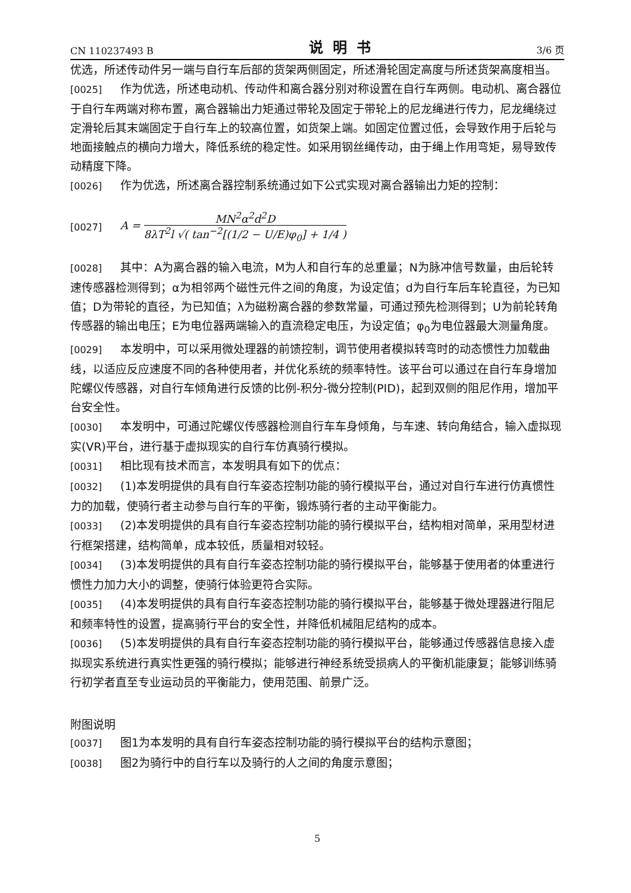CN 110237493 B 说明书 3/6 页
优选，所述传动件另一端与自行车后部的货架两侧固定，所述滑轮固定高度与所述货架高度相当。
[0025] 作为优选，所述电动机、传动件和离合器分别对称设置在自行车两侧。电动机、离合器位于自行车两端对称布置，离合器输出力矩通过带轮及固定于带轮上的尼龙绳进行传力，尼龙绳绕过定滑轮后其末端固定于自行车上的较高位置，如货架上端。如固定位置过低，会导致作用于后轮与地面接触点的横向力增大，降低系统的稳定性。如采用钢丝绳传动，由于绳上作用弯矩，易导致传动精度下降。
[0026] 作为优选，所述离合器控制系统通过如下公式实现对离合器输出力矩的控制：
[0027] A = MN<sup>2</sup>α<sup>2</sup>d<sup>2</sup>D 8λT<sup>2</sup>l √( tan<sup>−2</sup>[(1/2 − U/E)φ<sub>0</sub>] + 1/4 )
[0028] 其中：A为离合器的输入电流，M为人和自行车的总重量；N为脉冲信号数量，由后轮转速传感器检测得到；α为相邻两个磁性元件之间的角度，为设定值；d为自行车后车轮直径，为已知值；D为带轮的直径，为已知值；λ为磁粉离合器的参数常量，可通过预先检测得到；U为前轮转角传感器的输出电压；E为电位器两端输入的直流稳定电压，为设定值；φ<sub>0</sub>为电位器最大测量角度。
[0029] 本发明中，可以采用微处理器的前馈控制，调节使用者模拟转弯时的动态惯性力加载曲线，以适应反应速度不同的各种使用者，并优化系统的频率特性。该平台可以通过在自行车身增加陀螺仪传感器，对自行车倾角进行反馈的比例-积分-微分控制(PID)，起到双侧的阻尼作用，增加平台安全性。
[0030] 本发明中，可通过陀螺仪传感器检测自行车车身倾角，与车速、转向角结合，输入虚拟现实(VR)平台，进行基于虚拟现实的自行车仿真骑行模拟。
[0031] 相比现有技术而言，本发明具有如下的优点：
[0032] (1)本发明提供的具有自行车姿态控制功能的骑行模拟平台，通过对自行车进行仿真惯性力的加载，使骑行者主动参与自行车的平衡，锻炼骑行者的主动平衡能力。
[0033] (2)本发明提供的具有自行车姿态控制功能的骑行模拟平台，结构相对简单，采用型材进行框架搭建，结构简单，成本较低，质量相对较轻。
[0034] (3)本发明提供的具有自行车姿态控制功能的骑行模拟平台，能够基于使用者的体重进行惯性力加力大小的调整，使骑行体验更符合实际。
[0035] (4)本发明提供的具有自行车姿态控制功能的骑行模拟平台，能够基于微处理器进行阻尼和频率特性的设置，提高骑行平台的安全性，并降低机械阻尼结构的成本。
[0036] (5)本发明提供的具有自行车姿态控制功能的骑行模拟平台，能够通过传感器信息接入虚拟现实系统进行真实性更强的骑行模拟；能够进行神经系统受损病人的平衡机能康复；能够训练骑行初学者直至专业运动员的平衡能力，使用范围、前景广泛。
附图说明
[0037] 图1为本发明的具有自行车姿态控制功能的骑行模拟平台的结构示意图；
[0038] 图2为骑行中的自行车以及骑行的人之间的角度示意图；
5